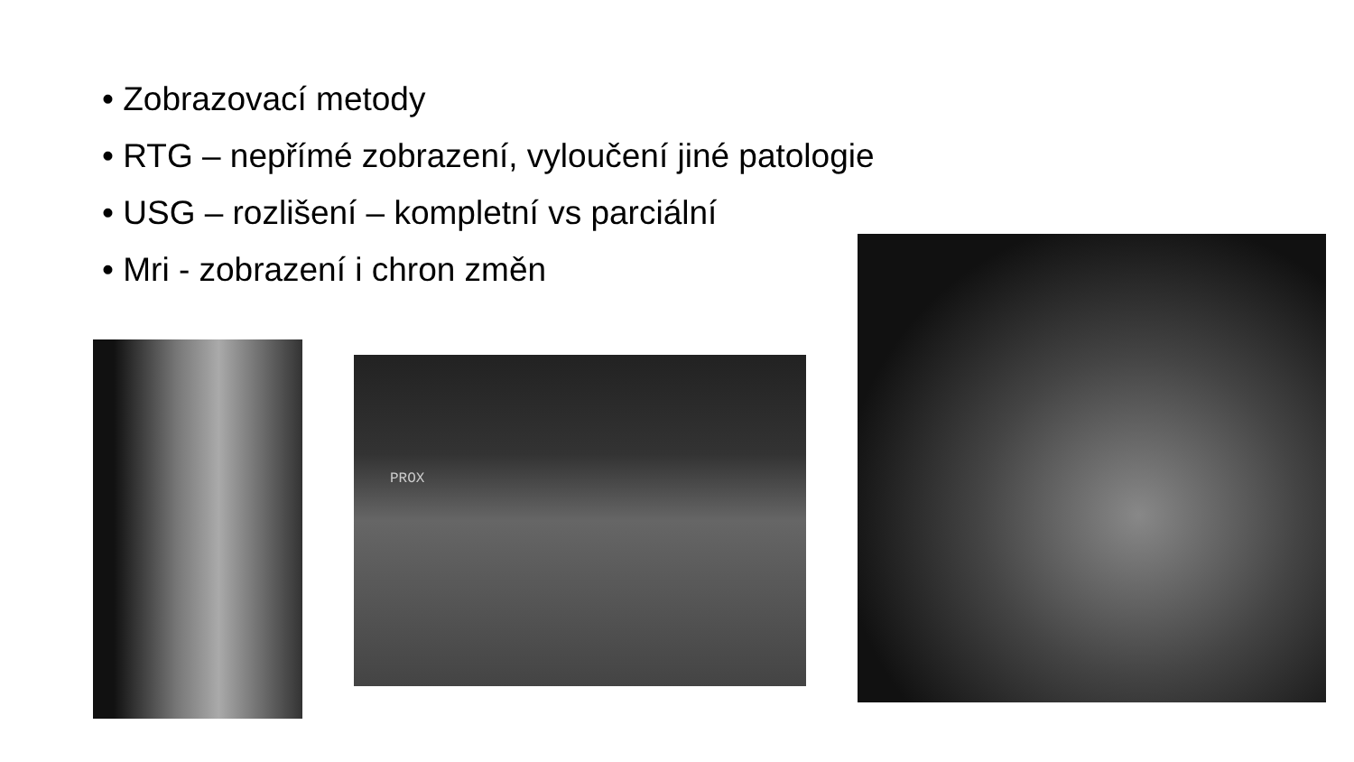• Zobrazovací metody
• RTG – nepřímé zobrazení, vyloučení jiné patologie
• USG – rozlišení – kompletní vs parciální
• Mri - zobrazení i chron změn
PROX